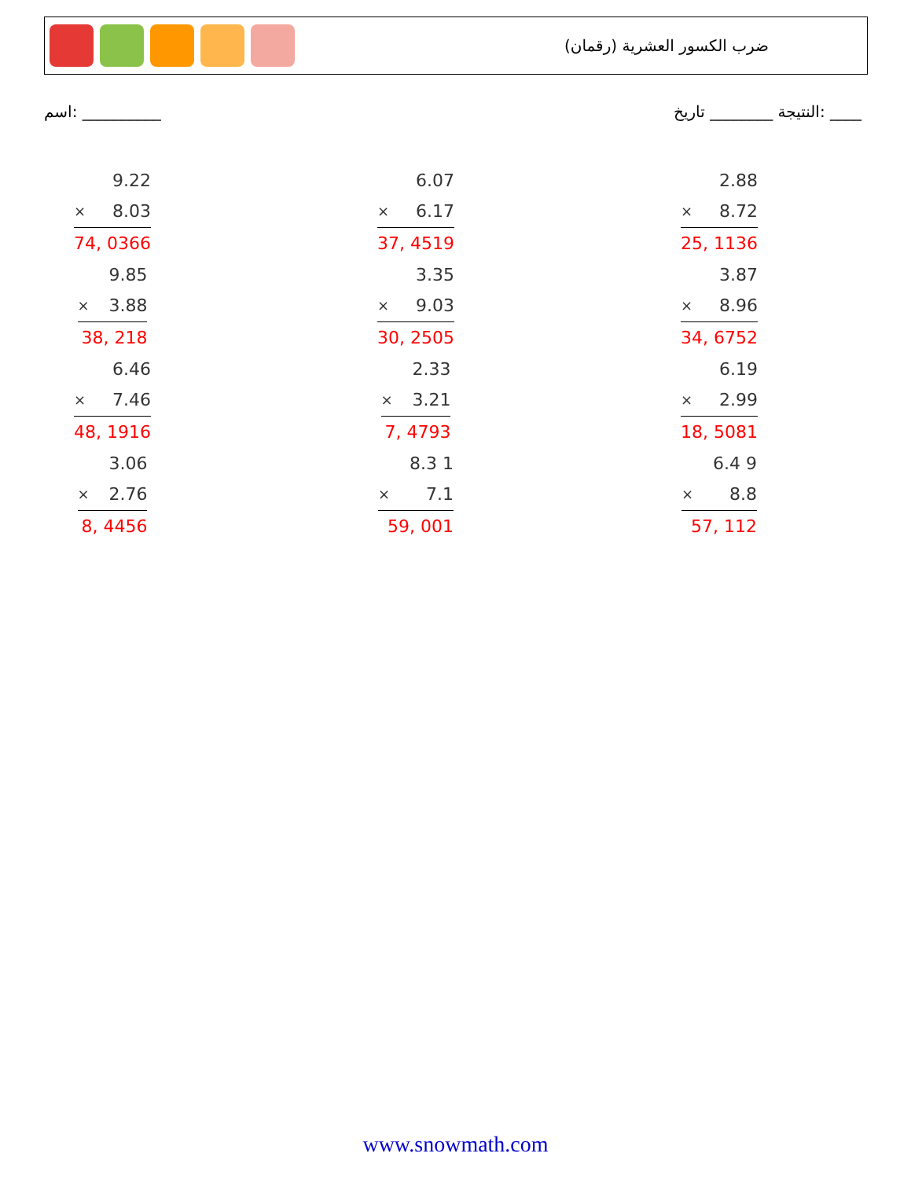ضرب الكسور العشرية (رقمان)
اسم: __________ النتيجة ________ تاريخ: ____
| | 9.22 |
| × | 8.03 |
| 74, 0366 | |
| | 6.07 |
| × | 6.17 |
| 37, 4519 | |
| | 2.88 |
| × | 8.72 |
| 25, 1136 | |
| | 9.85 |
| × | 3.88 |
| 38, 218 | |
| | 3.35 |
| × | 9.03 |
| 30, 2505 | |
| | 3.87 |
| × | 8.96 |
| 34, 6752 | |
| | 6.46 |
| × | 7.46 |
| 48, 1916 | |
| | 2.33 |
| × | 3.21 |
| 7, 4793 | |
| | 6.19 |
| × | 2.99 |
| 18, 5081 | |
| | 3.06 |
| × | 2.76 |
| 8, 4456 | |
| | 8.3 1 |
| × | 7.1 |
| 59, 001 | |
| | 6.4 9 |
| × | 8.8 |
| 57, 112 | |
www.snowmath.com